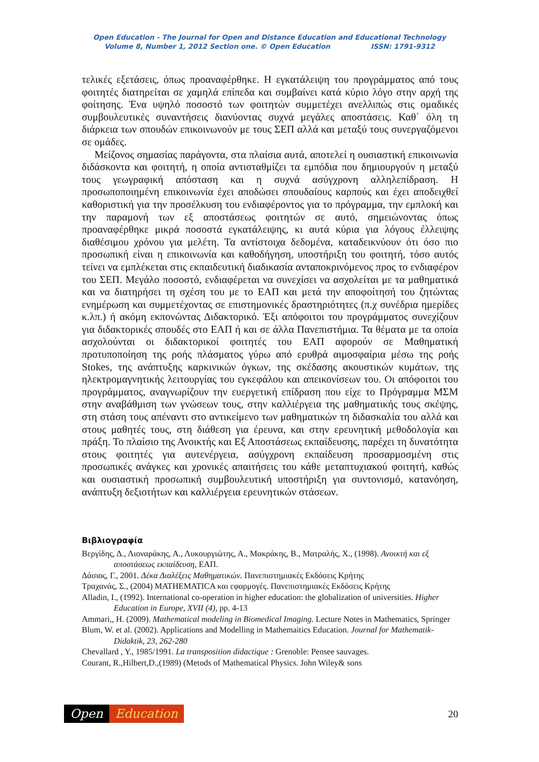Open Education - The Journal for Open and Distance Education and Educational Technology
Volume 8, Number 1, 2012 Section one. © Open Education ISSN: 1791-9312
τελικές εξετάσεις, όπως προαναφέρθηκε. Η εγκατάλειψη του προγράμματος από τους φοιτητές διατηρείται σε χαμηλά επίπεδα και συμβαίνει κατά κύριο λόγο στην αρχή της φοίτησης. Ένα υψηλό ποσοστό των φοιτητών συμμετέχει ανελλιπώς στις ομαδικές συμβουλευτικές συναντήσεις διανύοντας συχνά μεγάλες αποστάσεις. Καθ΄ όλη τη διάρκεια των σπουδών επικοινωνούν με τους ΣΕΠ αλλά και μεταξύ τους συνεργαζόμενοι σε ομάδες.
Μείζονος σημασίας παράγοντα, στα πλαίσια αυτά, αποτελεί η ουσιαστική επικοινωνία διδάσκοντα και φοιτητή, η οποία αντισταθμίζει τα εμπόδια που δημιουργούν η μεταξύ τους γεωγραφική απόσταση και η συχνά ασύγχρονη αλληλεπίδραση. Η προσωποποιημένη επικοινωνία έχει αποδώσει σπουδαίους καρπούς και έχει αποδειχθεί καθοριστική για την προσέλκυση του ενδιαφέροντος για το πρόγραμμα, την εμπλοκή και την παραμονή των εξ αποστάσεως φοιτητών σε αυτό, σημειώνοντας όπως προαναφέρθηκε μικρά ποσοστά εγκατάλειψης, κι αυτά κύρια για λόγους έλλειψης διαθέσιμου χρόνου για μελέτη. Τα αντίστοιχα δεδομένα, καταδεικνύουν ότι όσο πιο προσωπική είναι η επικοινωνία και καθοδήγηση, υποστήριξη του φοιτητή, τόσο αυτός τείνει να εμπλέκεται στις εκπαιδευτική διαδικασία ανταποκρινόμενος προς το ενδιαφέρον του ΣΕΠ. Μεγάλο ποσοστό, ενδιαφέρεται να συνεχίσει να ασχολείται με τα μαθηματικά και να διατηρήσει τη σχέση του με το ΕΑΠ και μετά την αποφοίτησή του ζητώντας ενημέρωση και συμμετέχοντας σε επιστημονικές δραστηριότητες (π.χ συνέδρια ημερίδες κ.λπ.) ή ακόμη εκπονώντας Διδακτορικό. Έξι απόφοιτοι του προγράμματος συνεχίζουν για διδακτορικές σπουδές στο ΕΑΠ ή και σε άλλα Πανεπιστήμια. Τα θέματα με τα οποία ασχολούνται οι διδακτορικοί φοιτητές του ΕΑΠ αφορούν σε Μαθηματική προτυποποίηση της ροής πλάσματος γύρω από ερυθρά αιμοσφαίρια μέσω της ροής Stokes, της ανάπτυξης καρκινικών όγκων, της σκέδασης ακουστικών κυμάτων, της ηλεκτρομαγνητικής λειτουργίας του εγκεφάλου και απεικονίσεων του. Οι απόφοιτοι του προγράμματος, αναγνωρίζουν την ευεργετική επίδραση που είχε το Πρόγραμμα ΜΣΜ στην αναβάθμιση των γνώσεων τους, στην καλλιέργεια της μαθηματικής τους σκέψης, στη στάση τους απέναντι στο αντικείμενο των μαθηματικών τη διδασκαλία του αλλά και στους μαθητές τους, στη διάθεση για έρευνα, και στην ερευνητική μεθοδολογία και πράξη. Το πλαίσιο της Ανοικτής και Εξ Αποστάσεως εκπαίδευσης, παρέχει τη δυνατότητα στους φοιτητές για αυτενέργεια, ασύγχρονη εκπαίδευση προσαρμοσμένη στις προσωπικές ανάγκες και χρονικές απαιτήσεις του κάθε μεταπτυχιακού φοιτητή, καθώς και ουσιαστική προσωπική συμβουλευτική υποστήριξη για συντονισμό, κατανόηση, ανάπτυξη δεξιοτήτων και καλλιέργεια ερευνητικών στάσεων.
Βιβλιογραφία
Βεργίδης, Δ., Λιοναράκης, Α., Λυκουργιώτης, Α., Μακράκης, Β., Ματραλής, Χ., (1998). Ανοικτή και εξ αποστάσεως εκπαίδευση, ΕΑΠ.
Δάσιος, Γ., 2001. Δέκα Διαλέξεις Μαθηματικών. Πανεπιστημιακές Εκδόσεις Κρήτης
Τραχανάς, Σ., (2004) MATHEMATICA και εφαρμογές. Πανεπιστημιακές Εκδόσεις Κρήτης
Alladin, I., (1992). International co-operation in higher education: the globalization of universities. Higher Education in Europe, XVII (4), pp. 4-13
Ammari,, H. (2009). Mathematical modeling in Biomedical Imaging. Lecture Notes in Mathematics, Springer
Blum, W. et al. (2002). Applications and Modelling in Mathemaitics Education. Journal for Mathematik-Didaktik, 23, 262-280
Chevallard , Y., 1985/1991. La transposition didactique : Grenoble: Pensee sauvages.
Courant, R.,Hilbert,D.,(1989) (Metods of Mathematical Physics. John Wiley& sons
Open Education
20